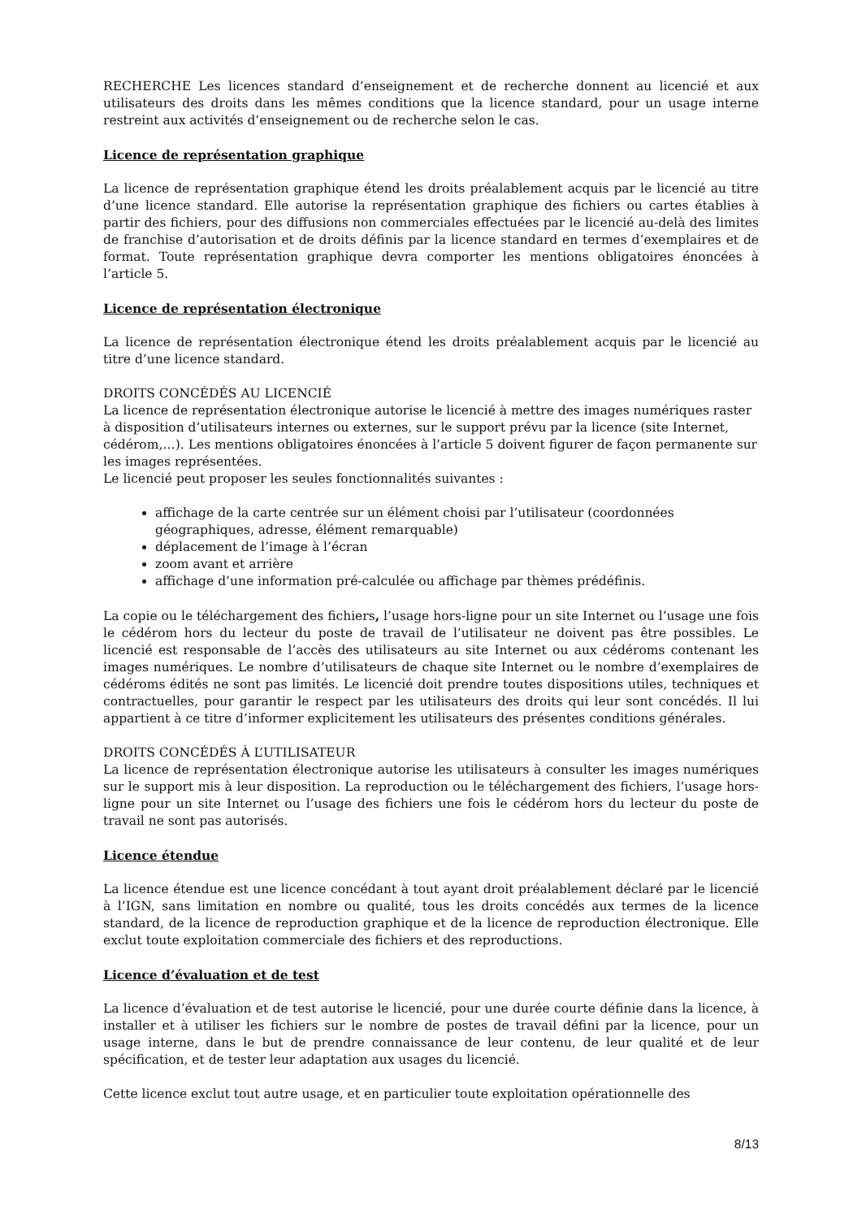RECHERCHE Les licences standard d’enseignement et de recherche donnent au licencié et aux utilisateurs des droits dans les mêmes conditions que la licence standard, pour un usage interne restreint aux activités d’enseignement ou de recherche selon le cas.
Licence de représentation graphique
La licence de représentation graphique étend les droits préalablement acquis par le licencié au titre d’une licence standard. Elle autorise la représentation graphique des fichiers ou cartes établies à partir des fichiers, pour des diffusions non commerciales effectuées par le licencié au-delà des limites de franchise d’autorisation et de droits définis par la licence standard en termes d’exemplaires et de format. Toute représentation graphique devra comporter les mentions obligatoires énoncées à l’article 5.
Licence de représentation électronique
La licence de représentation électronique étend les droits préalablement acquis par le licencié au titre d’une licence standard.
DROITS CONCÉDÉS AU LICENCIÉ
La licence de représentation électronique autorise le licencié à mettre des images numériques raster à disposition d’utilisateurs internes ou externes, sur le support prévu par la licence (site Internet, cédérom,…). Les mentions obligatoires énoncées à l’article 5 doivent figurer de façon permanente sur les images représentées.
Le licencié peut proposer les seules fonctionnalités suivantes :
affichage de la carte centrée sur un élément choisi par l’utilisateur (coordonnées géographiques, adresse, élément remarquable)
déplacement de l’image à l’écran
zoom avant et arrière
affichage d’une information pré-calculée ou affichage par thèmes prédéfinis.
La copie ou le téléchargement des fichiers, l’usage hors-ligne pour un site Internet ou l’usage une fois le cédérom hors du lecteur du poste de travail de l’utilisateur ne doivent pas être possibles. Le licencié est responsable de l’accès des utilisateurs au site Internet ou aux cédéroms contenant les images numériques. Le nombre d’utilisateurs de chaque site Internet ou le nombre d’exemplaires de cédéroms édités ne sont pas limités. Le licencié doit prendre toutes dispositions utiles, techniques et contractuelles, pour garantir le respect par les utilisateurs des droits qui leur sont concédés. Il lui appartient à ce titre d’informer explicitement les utilisateurs des présentes conditions générales.
DROITS CONCÉDÉS À L’UTILISATEUR
La licence de représentation électronique autorise les utilisateurs à consulter les images numériques sur le support mis à leur disposition. La reproduction ou le téléchargement des fichiers, l’usage hors-ligne pour un site Internet ou l’usage des fichiers une fois le cédérom hors du lecteur du poste de travail ne sont pas autorisés.
Licence étendue
La licence étendue est une licence concédant à tout ayant droit préalablement déclaré par le licencié à l’IGN, sans limitation en nombre ou qualité, tous les droits concédés aux termes de la licence standard, de la licence de reproduction graphique et de la licence de reproduction électronique. Elle exclut toute exploitation commerciale des fichiers et des reproductions.
Licence d’évaluation et de test
La licence d’évaluation et de test autorise le licencié, pour une durée courte définie dans la licence, à installer et à utiliser les fichiers sur le nombre de postes de travail défini par la licence, pour un usage interne, dans le but de prendre connaissance de leur contenu, de leur qualité et de leur spécification, et de tester leur adaptation aux usages du licencié.
Cette licence exclut tout autre usage, et en particulier toute exploitation opérationnelle des
8/13